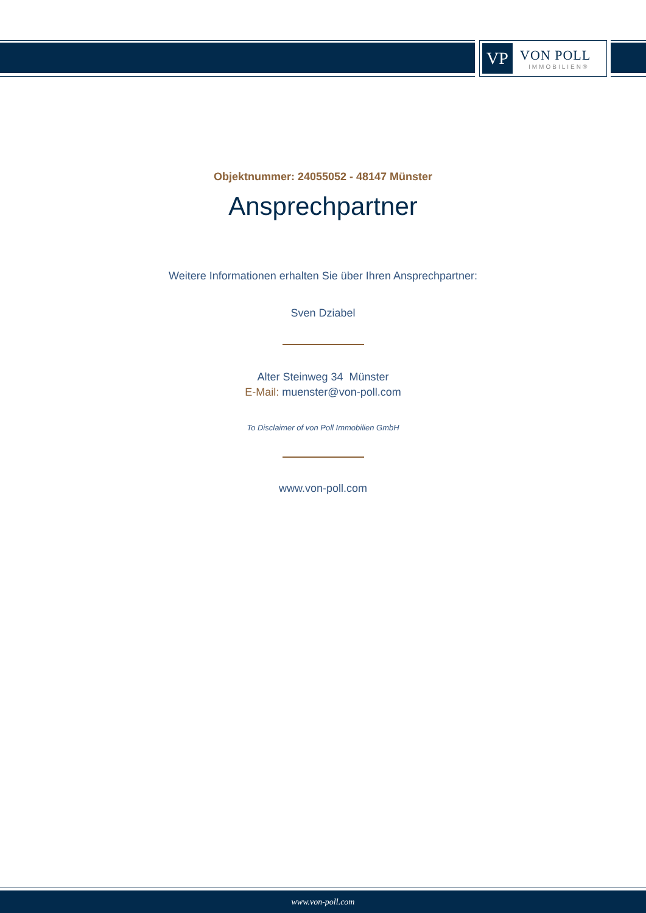VP
VON POLL
IMMOBILIEN®
Objektnummer: 24055052 - 48147 Münster
Ansprechpartner
Weitere Informationen erhalten Sie über Ihren Ansprechpartner:
Sven Dziabel
Alter Steinweg 34 Münster
E-Mail: muenster@von-poll.com
To Disclaimer of von Poll Immobilien GmbH
www.von-poll.com
www.von-poll.com